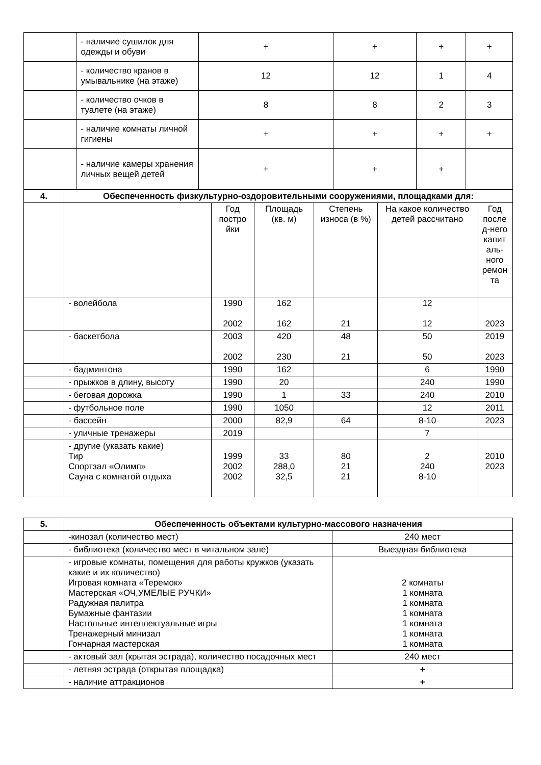| | - наличие сушилок для одежды и обуви | + | + | + | + |
| | - количество кранов в умывальнике (на этаже) | 12 | 12 | 1 | 4 |
| | - количество очков в туалете (на этаже) | 8 | 8 | 2 | 3 |
| | - наличие комнаты личной гигиены | + | + | + | + |
| | - наличие камеры хранения личных вещей детей | + | + | + | |
| 4. | Обеспеченность физкультурно-оздоровительными сооружениями, площадками для: | | | | | |
| | | Год постро йки | Площадь (кв. м) | Степень износа (в %) | На какое количество детей рассчитано | Год после д-него капит аль-ного ремон та |
| | - волейбола | 1990 2002 | 162 162 | 21 | 12 12 | 2023 |
| | - баскетбола | 2003 2002 | 420 230 | 48 21 | 50 50 | 2019 2023 |
| | - бадминтона | 1990 | 162 | | 6 | 1990 |
| | - прыжков в длину, высоту | 1990 | 20 | | 240 | 1990 |
| | - беговая дорожка | 1990 | 1 | 33 | 240 | 2010 |
| | - футбольное поле | 1990 | 1050 | | 12 | 2011 |
| | - бассейн | 2000 | 82,9 | 64 | 8-10 | 2023 |
| | - уличные тренажеры | 2019 | | | 7 | |
| | - другие (указать какие) Тир Спортзал «Олимп» Сауна с комнатой отдыха | 1999 2002 2002 | 33 288,0 32,5 | 80 21 21 | 2 240 8-10 | 2010 2023 |
| 5. | Обеспеченность объектами культурно-массового назначения | |
| | -кинозал (количество мест) | 240 мест |
| | - библиотека (количество мест в читальном зале) | Выездная библиотека |
| | - игровые комнаты, помещения для работы кружков (указать какие и их количество) Игровая комната «Теремок» Мастерская «ОЧ,УМЕЛЫЕ РУЧКИ» Радужная палитра Бумажные фантазии Настольные интеллектуальные игры Тренажерный минизал Гончарная мастерская | 2 комнаты 1 комната 1 комната 1 комната 1 комната 1 комната 1 комната |
| | - актовый зал (крытая эстрада), количество посадочных мест | 240 мест |
| | - летняя эстрада (открытая площадка) | + |
| | - наличие аттракционов | + |